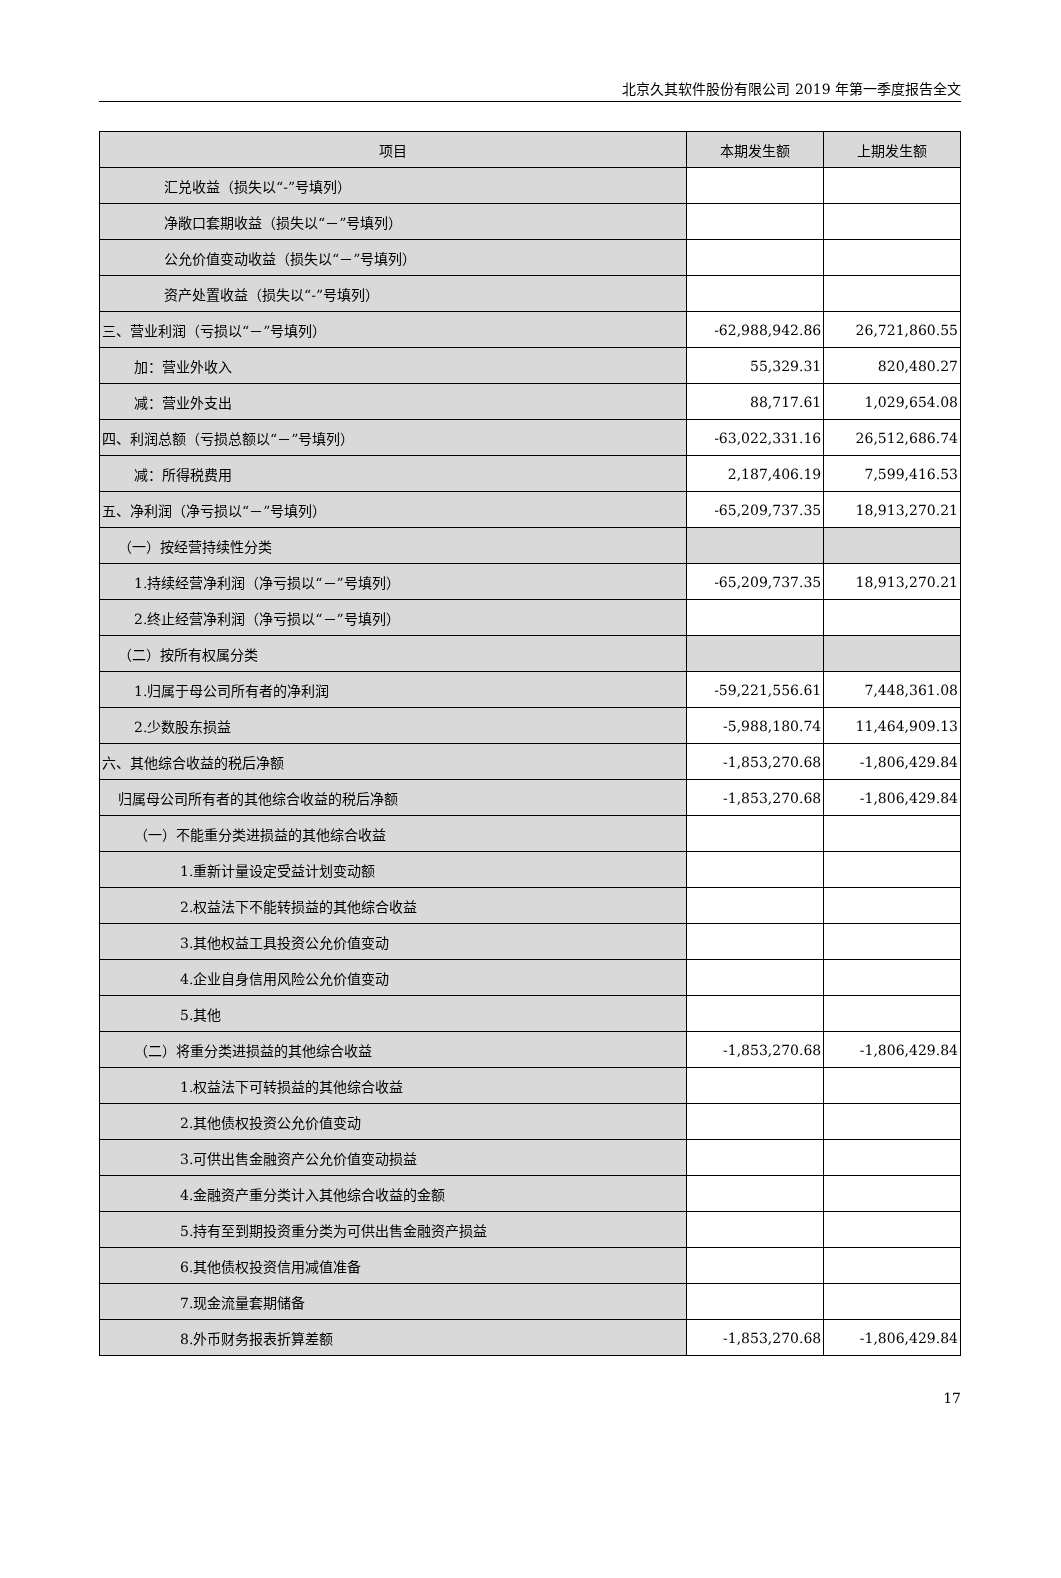北京久其软件股份有限公司 2019 年第一季度报告全文
| 项目 | 本期发生额 | 上期发生额 |
| --- | --- | --- |
| 汇兑收益（损失以“-”号填列） | | |
| 净敞口套期收益（损失以“－”号填列） | | |
| 公允价值变动收益（损失以“－”号填列） | | |
| 资产处置收益（损失以“-”号填列） | | |
| 三、营业利润（亏损以“－”号填列） | -62,988,942.86 | 26,721,860.55 |
| 加：营业外收入 | 55,329.31 | 820,480.27 |
| 减：营业外支出 | 88,717.61 | 1,029,654.08 |
| 四、利润总额（亏损总额以“－”号填列） | -63,022,331.16 | 26,512,686.74 |
| 减：所得税费用 | 2,187,406.19 | 7,599,416.53 |
| 五、净利润（净亏损以“－”号填列） | -65,209,737.35 | 18,913,270.21 |
| （一）按经营持续性分类 | | |
| 1.持续经营净利润（净亏损以“－”号填列） | -65,209,737.35 | 18,913,270.21 |
| 2.终止经营净利润（净亏损以“－”号填列） | | |
| （二）按所有权属分类 | | |
| 1.归属于母公司所有者的净利润 | -59,221,556.61 | 7,448,361.08 |
| 2.少数股东损益 | -5,988,180.74 | 11,464,909.13 |
| 六、其他综合收益的税后净额 | -1,853,270.68 | -1,806,429.84 |
| 归属母公司所有者的其他综合收益的税后净额 | -1,853,270.68 | -1,806,429.84 |
| （一）不能重分类进损益的其他综合收益 | | |
| 1.重新计量设定受益计划变动额 | | |
| 2.权益法下不能转损益的其他综合收益 | | |
| 3.其他权益工具投资公允价值变动 | | |
| 4.企业自身信用风险公允价值变动 | | |
| 5.其他 | | |
| （二）将重分类进损益的其他综合收益 | -1,853,270.68 | -1,806,429.84 |
| 1.权益法下可转损益的其他综合收益 | | |
| 2.其他债权投资公允价值变动 | | |
| 3.可供出售金融资产公允价值变动损益 | | |
| 4.金融资产重分类计入其他综合收益的金额 | | |
| 5.持有至到期投资重分类为可供出售金融资产损益 | | |
| 6.其他债权投资信用减值准备 | | |
| 7.现金流量套期储备 | | |
| 8.外币财务报表折算差额 | -1,853,270.68 | -1,806,429.84 |
17